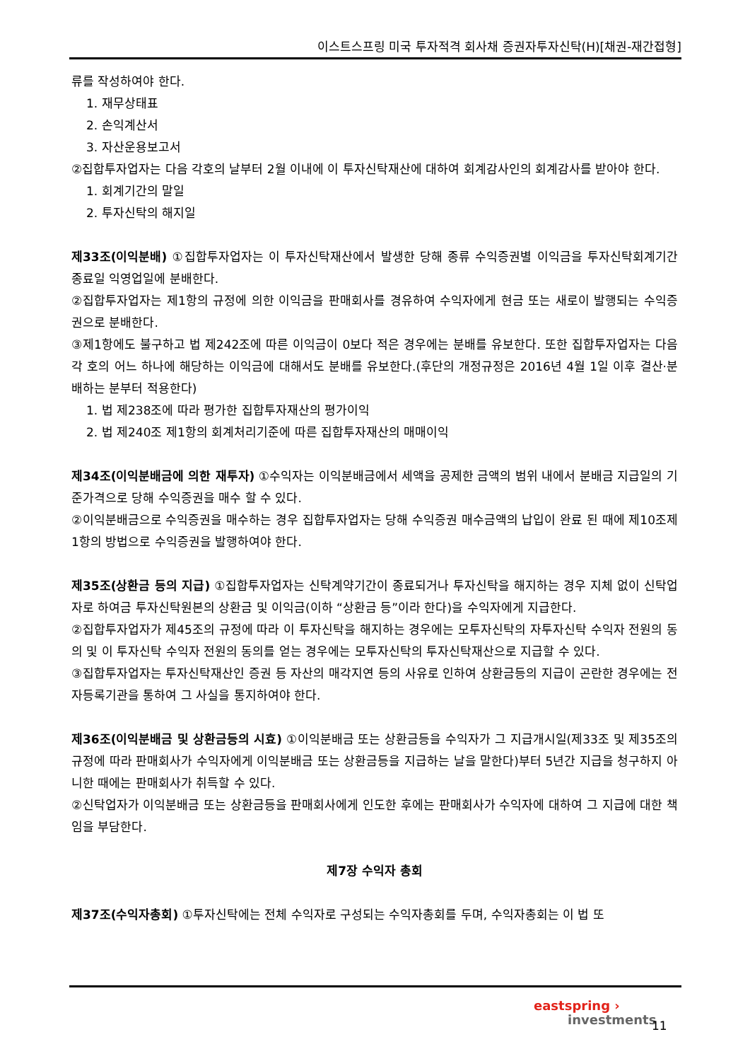이스트스프링 미국 투자적격 회사채 증권자투자신탁(H)[채권-재간접형]
류를 작성하여야 한다.
1. 재무상태표
2. 손익계산서
3. 자산운용보고서
②집합투자업자는 다음 각호의 날부터 2월 이내에 이 투자신탁재산에 대하여 회계감사인의 회계감사를 받아야 한다.
1. 회계기간의 말일
2. 투자신탁의 해지일
제33조(이익분배) ①집합투자업자는 이 투자신탁재산에서 발생한 당해 종류 수익증권별 이익금을 투자신탁회계기간 종료일 익영업일에 분배한다.
②집합투자업자는 제1항의 규정에 의한 이익금을 판매회사를 경유하여 수익자에게 현금 또는 새로이 발행되는 수익증권으로 분배한다.
③제1항에도 불구하고 법 제242조에 따른 이익금이 0보다 적은 경우에는 분배를 유보한다. 또한 집합투자업자는 다음 각 호의 어느 하나에 해당하는 이익금에 대해서도 분배를 유보한다.(후단의 개정규정은 2016년 4월 1일 이후 결산·분배하는 분부터 적용한다)
1. 법 제238조에 따라 평가한 집합투자재산의 평가이익
2. 법 제240조 제1항의 회계처리기준에 따른 집합투자재산의 매매이익
제34조(이익분배금에 의한 재투자) ①수익자는 이익분배금에서 세액을 공제한 금액의 범위 내에서 분배금 지급일의 기준가격으로 당해 수익증권을 매수 할 수 있다.
②이익분배금으로 수익증권을 매수하는 경우 집합투자업자는 당해 수익증권 매수금액의 납입이 완료 된 때에 제10조제1항의 방법으로 수익증권을 발행하여야 한다.
제35조(상환금 등의 지급) ①집합투자업자는 신탁계약기간이 종료되거나 투자신탁을 해지하는 경우 지체 없이 신탁업자로 하여금 투자신탁원본의 상환금 및 이익금(이하 “상환금 등”이라 한다)을 수익자에게 지급한다.
②집합투자업자가 제45조의 규정에 따라 이 투자신탁을 해지하는 경우에는 모투자신탁의 자투자신탁 수익자 전원의 동의 및 이 투자신탁 수익자 전원의 동의를 얻는 경우에는 모투자신탁의 투자신탁재산으로 지급할 수 있다.
③집합투자업자는 투자신탁재산인 증권 등 자산의 매각지연 등의 사유로 인하여 상환금등의 지급이 곤란한 경우에는 전자등록기관을 통하여 그 사실을 통지하여야 한다.
제36조(이익분배금 및 상환금등의 시효) ①이익분배금 또는 상환금등을 수익자가 그 지급개시일(제33조 및 제35조의 규정에 따라 판매회사가 수익자에게 이익분배금 또는 상환금등을 지급하는 날을 말한다)부터 5년간 지급을 청구하지 아니한 때에는 판매회사가 취득할 수 있다.
②신탁업자가 이익분배금 또는 상환금등을 판매회사에게 인도한 후에는 판매회사가 수익자에 대하여 그 지급에 대한 책임을 부담한다.
제7장 수익자 총회
제37조(수익자총회) ①투자신탁에는 전체 수익자로 구성되는 수익자총회를 두며, 수익자총회는 이 법 또
eastspring ›
investments
11